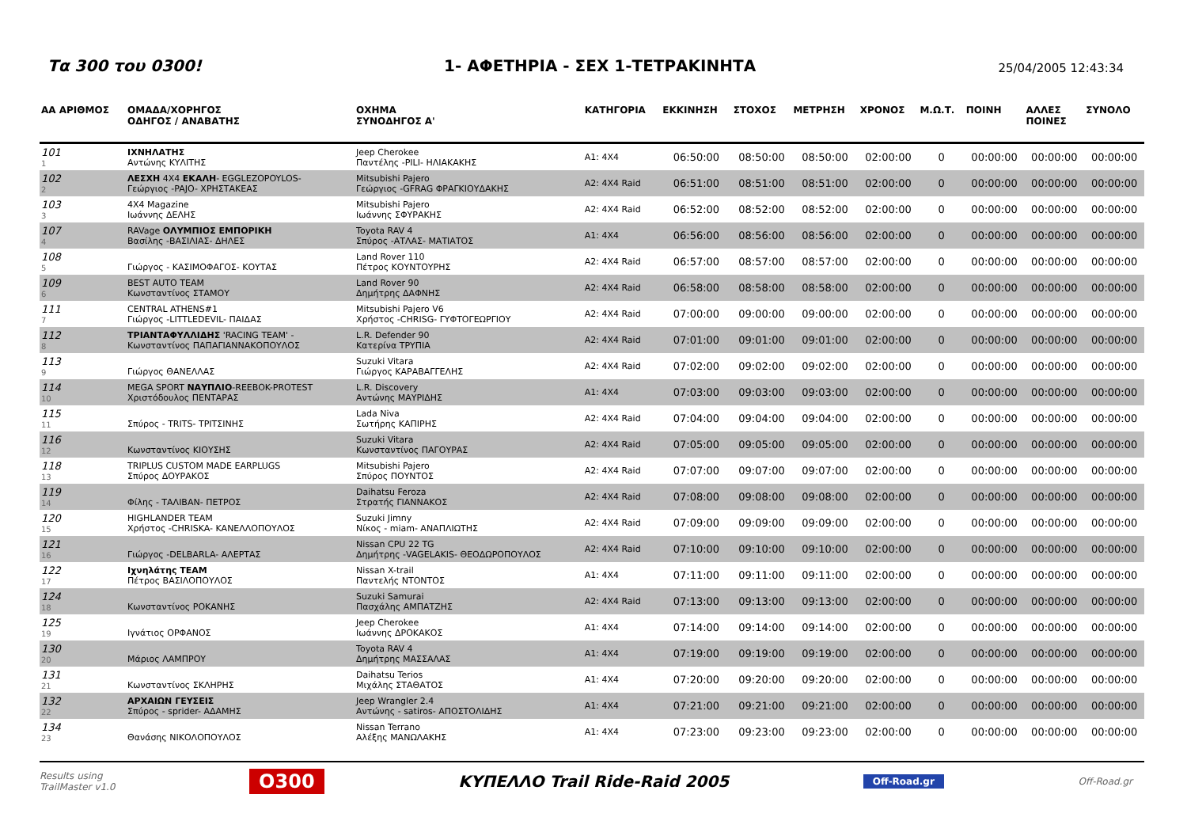Τα 300 του 0300!
1- ΑΦΕΤΗΡΙΑ - ΣΕΧ 1-ΤΕΤΡΑΚΙΝΗΤΑ
25/04/2005 12:43:34
| ΑΑ ΑΡΙΘΜΟΣ | ΟΜΑΔΑ/ΧΟΡΗΓΟΣ ΟΔΗΓΟΣ / ΑΝΑΒΑΤΗΣ | ΟΧΗΜΑ ΣΥΝΟΔΗΓΟΣ Α' | ΚΑΤΗΓΟΡΙΑ | ΕΚΚΙΝΗΣΗ | ΣΤΟΧΟΣ | ΜΕΤΡΗΣΗ | ΧΡΟΝΟΣ | Μ.Ω.Τ. | ΠΟΙΝΗ | ΑΛΛΕΣ ΠΟΙΝΕΣ | ΣΥΝΟΛΟ |
| --- | --- | --- | --- | --- | --- | --- | --- | --- | --- | --- | --- |
| 101 1 | ΙΧΝΗΛΑΤΗΣ Αντώνης ΚΥΛΙΤΗΣ | Jeep Cherokee Παντέλης -PILI- ΗΛΙΑΚΑΚΗΣ | A1: 4X4 | 06:50:00 | 08:50:00 | 08:50:00 | 02:00:00 | 0 | 00:00:00 | 00:00:00 | 00:00:00 |
| 102 2 | ΛΕΣΧΗ 4X4 ΕΚΑΛΗ - EGGLEZOPOYLOS- Γεώργιος -PAJO- ΧΡΗΣΤΑΚΕΑΣ | Mitsubishi Pajero Γεώργιος -GFRAG ΦΡΑΓΚΙΟΥΔΑΚΗΣ | A2: 4X4 Raid | 06:51:00 | 08:51:00 | 08:51:00 | 02:00:00 | 0 | 00:00:00 | 00:00:00 | 00:00:00 |
| 103 3 | 4X4 Magazine Ιωάννης ΔΕΛΗΣ | Mitsubishi Pajero Ιωάννης ΣΦΥΡΑΚΗΣ | A2: 4X4 Raid | 06:52:00 | 08:52:00 | 08:52:00 | 02:00:00 | 0 | 00:00:00 | 00:00:00 | 00:00:00 |
| 107 4 | RAVage ΟΛΥΜΠΙΟΣ ΕΜΠΟΡΙΚΗ Βασίλης -ΒΑΣΙΛΙΑΣ- ΔΗΛΕΣ | Toyota RAV 4 Σπύρος -ΑΤΛΑΣ- ΜΑΤΙΑΤΟΣ | A1: 4X4 | 06:56:00 | 08:56:00 | 08:56:00 | 02:00:00 | 0 | 00:00:00 | 00:00:00 | 00:00:00 |
| 108 5 | Γιώργος - ΚΑΣΙΜΟΦΑΓΟΣ- ΚΟΥΤΑΣ | Land Rover 110 Πέτρος ΚΟΥΝΤΟΥΡΗΣ | A2: 4X4 Raid | 06:57:00 | 08:57:00 | 08:57:00 | 02:00:00 | 0 | 00:00:00 | 00:00:00 | 00:00:00 |
| 109 6 | BEST AUTO TEAM Κωνσταντίνος ΣΤΑΜΟΥ | Land Rover 90 Δημήτρης ΔΑΦΝΗΣ | A2: 4X4 Raid | 06:58:00 | 08:58:00 | 08:58:00 | 02:00:00 | 0 | 00:00:00 | 00:00:00 | 00:00:00 |
| 111 7 | CENTRAL ATHENS#1 Γιώργος -LITTLEDEVIL- ΠΑΙΔΑΣ | Mitsubishi Pajero V6 Χρήστος -CHRISG- ΓΥΦΤΟΓΕΩΡΓΙΟΥ | A2: 4X4 Raid | 07:00:00 | 09:00:00 | 09:00:00 | 02:00:00 | 0 | 00:00:00 | 00:00:00 | 00:00:00 |
| 112 8 | ΤΡΙΑΝΤΑΦΥΛΛΙΔΗΣ 'RACING TEAM' - Κωνσταντίνος ΠΑΠΑΓΙΑΝΝΑΚΟΠΟΥΛΟΣ | L.R. Defender 90 Κατερίνα ΤΡΥΠΙΑ | A2: 4X4 Raid | 07:01:00 | 09:01:00 | 09:01:00 | 02:00:00 | 0 | 00:00:00 | 00:00:00 | 00:00:00 |
| 113 9 | Γιώργος ΘΑΝΕΛΛΑΣ | Suzuki Vitara Γιώργος ΚΑΡΑΒΑΓΓΕΛΗΣ | A2: 4X4 Raid | 07:02:00 | 09:02:00 | 09:02:00 | 02:00:00 | 0 | 00:00:00 | 00:00:00 | 00:00:00 |
| 114 10 | MEGA SPORT ΝΑΥΠΛΙΟ -REEBOK-PROTEST Χριστόδουλος ΠΕΝΤΑΡΑΣ | L.R. Discovery Αντώνης ΜΑΥΡΙΔΗΣ | A1: 4X4 | 07:03:00 | 09:03:00 | 09:03:00 | 02:00:00 | 0 | 00:00:00 | 00:00:00 | 00:00:00 |
| 115 11 | Σπύρος - TRITS- ΤΡΙΤΣΙΝΗΣ | Lada Niva Σωτήρης ΚΑΠΙΡΗΣ | A2: 4X4 Raid | 07:04:00 | 09:04:00 | 09:04:00 | 02:00:00 | 0 | 00:00:00 | 00:00:00 | 00:00:00 |
| 116 12 | Κωνσταντίνος ΚΙΟΥΣΗΣ | Suzuki Vitara Κωνσταντίνος ΠΑΓΟΥΡΑΣ | A2: 4X4 Raid | 07:05:00 | 09:05:00 | 09:05:00 | 02:00:00 | 0 | 00:00:00 | 00:00:00 | 00:00:00 |
| 118 13 | TRIPLUS CUSTOM MADE EARPLUGS Σπύρος ΔΟΥΡΑΚΟΣ | Mitsubishi Pajero Σπύρος ΠΟΥΝΤΟΣ | A2: 4X4 Raid | 07:07:00 | 09:07:00 | 09:07:00 | 02:00:00 | 0 | 00:00:00 | 00:00:00 | 00:00:00 |
| 119 14 | Φίλης - ΤΑΛΙΒΑΝ- ΠΕΤΡΟΣ | Daihatsu Feroza Στρατής ΓΙΑΝΝΑΚΟΣ | A2: 4X4 Raid | 07:08:00 | 09:08:00 | 09:08:00 | 02:00:00 | 0 | 00:00:00 | 00:00:00 | 00:00:00 |
| 120 15 | HIGHLANDER TEAM Χρήστος -CHRISKA- ΚΑΝΕΛΛΟΠΟΥΛΟΣ | Suzuki Jimny Νίκος - miam- ΑΝΑΠΛΙΩΤΗΣ | A2: 4X4 Raid | 07:09:00 | 09:09:00 | 09:09:00 | 02:00:00 | 0 | 00:00:00 | 00:00:00 | 00:00:00 |
| 121 16 | Γιώργος -DELBARLA- ΑΛΕΡΤΑΣ | Nissan CPU 22 TG Δημήτρης -VAGELAKIS- ΘΕΟΔΩΡΟΠΟΥΛΟΣ | A2: 4X4 Raid | 07:10:00 | 09:10:00 | 09:10:00 | 02:00:00 | 0 | 00:00:00 | 00:00:00 | 00:00:00 |
| 122 17 | Ιχνηλάτης TEAM Πέτρος ΒΑΣΙΛΟΠΟΥΛΟΣ | Nissan X-trail Παντελής ΝΤΟΝΤΟΣ | A1: 4X4 | 07:11:00 | 09:11:00 | 09:11:00 | 02:00:00 | 0 | 00:00:00 | 00:00:00 | 00:00:00 |
| 124 18 | Κωνσταντίνος ΡΟΚΑΝΗΣ | Suzuki Samurai Πασχάλης ΑΜΠΑΤΖΗΣ | A2: 4X4 Raid | 07:13:00 | 09:13:00 | 09:13:00 | 02:00:00 | 0 | 00:00:00 | 00:00:00 | 00:00:00 |
| 125 19 | Ιγνάτιος ΟΡΦΑΝΟΣ | Jeep Cherokee Ιωάννης ΔΡΟΚΑΚΟΣ | A1: 4X4 | 07:14:00 | 09:14:00 | 09:14:00 | 02:00:00 | 0 | 00:00:00 | 00:00:00 | 00:00:00 |
| 130 20 | Μάριος ΛΑΜΠΡΟΥ | Toyota RAV 4 Δημήτρης ΜΑΣΣΑΛΑΣ | A1: 4X4 | 07:19:00 | 09:19:00 | 09:19:00 | 02:00:00 | 0 | 00:00:00 | 00:00:00 | 00:00:00 |
| 131 21 | Κωνσταντίνος ΣΚΛΗΡΗΣ | Daihatsu Terios Μιχάλης ΣΤΑΘΑΤΟΣ | A1: 4X4 | 07:20:00 | 09:20:00 | 09:20:00 | 02:00:00 | 0 | 00:00:00 | 00:00:00 | 00:00:00 |
| 132 22 | ΑΡΧΑΙΩΝ ΓΕΥΣΕΙΣ Σπύρος - sprider- ΑΔΑΜΗΣ | Jeep Wrangler 2.4 Αντώνης - satiros- ΑΠΟΣΤΟΛΙΔΗΣ | A1: 4X4 | 07:21:00 | 09:21:00 | 09:21:00 | 02:00:00 | 0 | 00:00:00 | 00:00:00 | 00:00:00 |
| 134 23 | Θανάσης ΝΙΚΟΛΟΠΟΥΛΟΣ | Nissan Terrano Αλέξης ΜΑΝΩΛΑΚΗΣ | A1: 4X4 | 07:23:00 | 09:23:00 | 09:23:00 | 02:00:00 | 0 | 00:00:00 | 00:00:00 | 00:00:00 |
Results using
TrailMaster v1.0
O300
ΚΥΠΕΛΛΟ Trail Ride-Raid 2005
Off-Road.gr Off-Road.gr